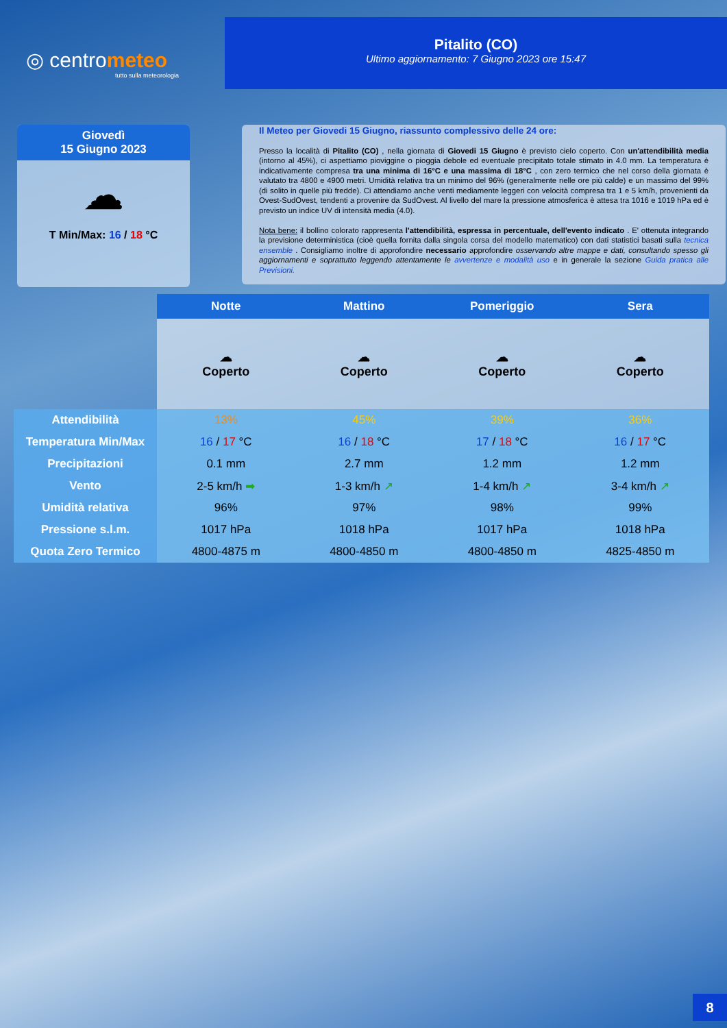◎ centrometeo
tutto sulla meteorologia
Pitalito (CO)
Ultimo aggiornamento: 7 Giugno 2023 ore 15:47
Giovedì
15 Giugno 2023
☁
T Min/Max: 16 / 18 °C
Il Meteo per Giovedi 15 Giugno, riassunto complessivo delle 24 ore:
Presso la località di Pitalito (CO) , nella giornata di Giovedi 15 Giugno è previsto cielo coperto. Con un'attendibilità media (intorno al 45%), ci aspettiamo pioviggine o pioggia debole ed eventuale precipitato totale stimato in 4.0 mm. La temperatura è indicativamente compresa tra una minima di 16°C e una massima di 18°C , con zero termico che nel corso della giornata è valutato tra 4800 e 4900 metri. Umidità relativa tra un minimo del 96% (generalmente nelle ore più calde) e un massimo del 99% (di solito in quelle più fredde). Ci attendiamo anche venti mediamente leggeri con velocità compresa tra 1 e 5 km/h, provenienti da Ovest-SudOvest, tendenti a provenire da SudOvest. Al livello del mare la pressione atmosferica è attesa tra 1016 e 1019 hPa ed è previsto un indice UV di intensità media (4.0).
Nota bene: il bollino colorato rappresenta l'attendibilità, espressa in percentuale, dell'evento indicato . E' ottenuta integrando la previsione deterministica (cioè quella fornita dalla singola corsa del modello matematico) con dati statistici basati sulla tecnica ensemble . Consigliamo inoltre di approfondire necessario approfondire osservando altre mappe e dati, consultando spesso gli aggiornamenti e soprattutto leggendo attentamente le avvertenze e modalità uso e in generale la sezione Guida pratica alle Previsioni.
| | Notte | Mattino | Pomeriggio | Sera |
| --- | --- | --- | --- | --- |
| | ☁ Coperto | ☁ Coperto | ☁ Coperto | ☁ Coperto |
| Attendibilità | 13% | 45% | 39% | 36% |
| Temperatura Min/Max | 16 / 17 °C | 16 / 18 °C | 17 / 18 °C | 16 / 17 °C |
| Precipitazioni | 0.1 mm | 2.7 mm | 1.2 mm | 1.2 mm |
| Vento | 2-5 km/h ➡ | 1-3 km/h ↗ | 1-4 km/h ↗ | 3-4 km/h ↗ |
| Umidità relativa | 96% | 97% | 98% | 99% |
| Pressione s.l.m. | 1017 hPa | 1018 hPa | 1017 hPa | 1018 hPa |
| Quota Zero Termico | 4800-4875 m | 4800-4850 m | 4800-4850 m | 4825-4850 m |
8